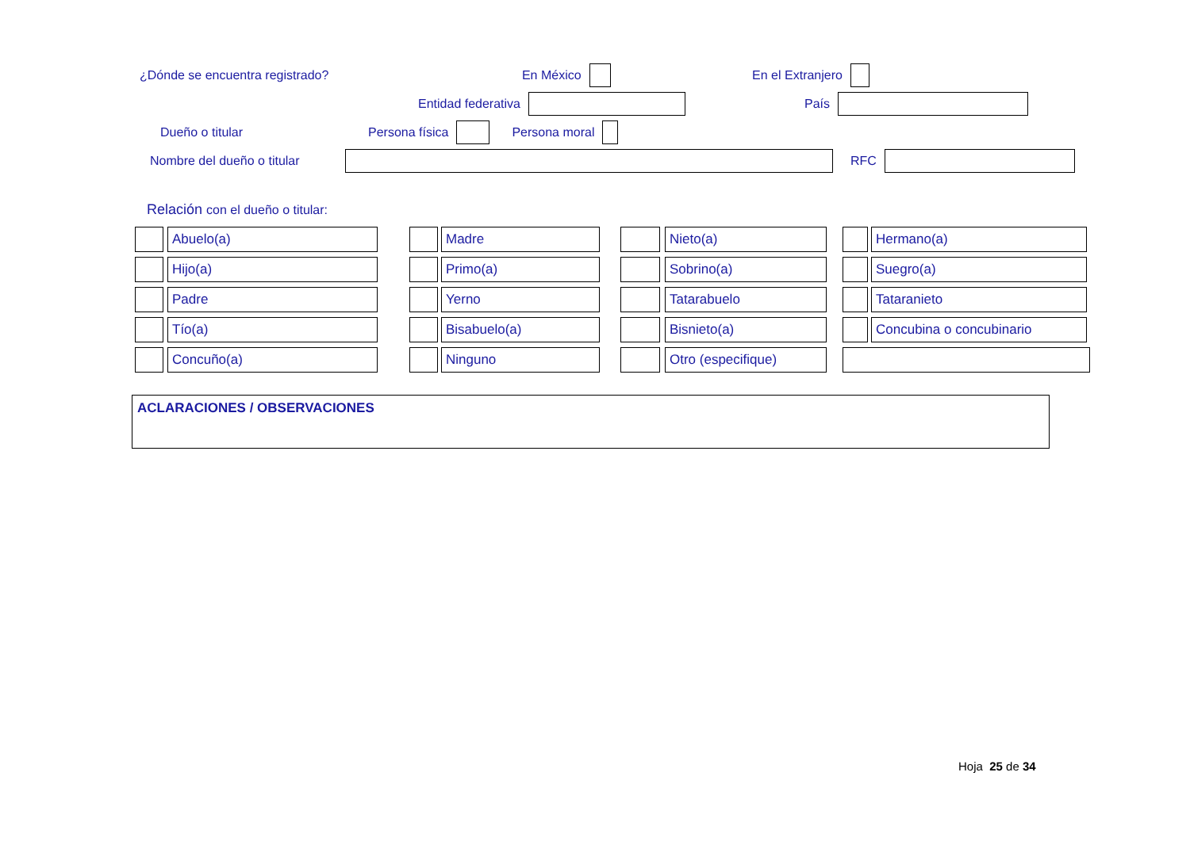¿Dónde se encuentra registrado? En México En el Extranjero
Entidad federativa País
Dueño o titular Persona física Persona moral
Nombre del dueño o titular RFC
Relación con el dueño o titular:
Abuelo(a)
Madre
Nieto(a)
Hermano(a)
Hijo(a)
Primo(a)
Sobrino(a)
Suegro(a)
Padre
Yerno
Tatarabuelo
Tataranieto
Tío(a)
Bisabuelo(a)
Bisnieto(a)
Concubina o concubinario
Concuño(a)
Ninguno
Otro (especifique)
ACLARACIONES / OBSERVACIONES
Hoja 25 de 34